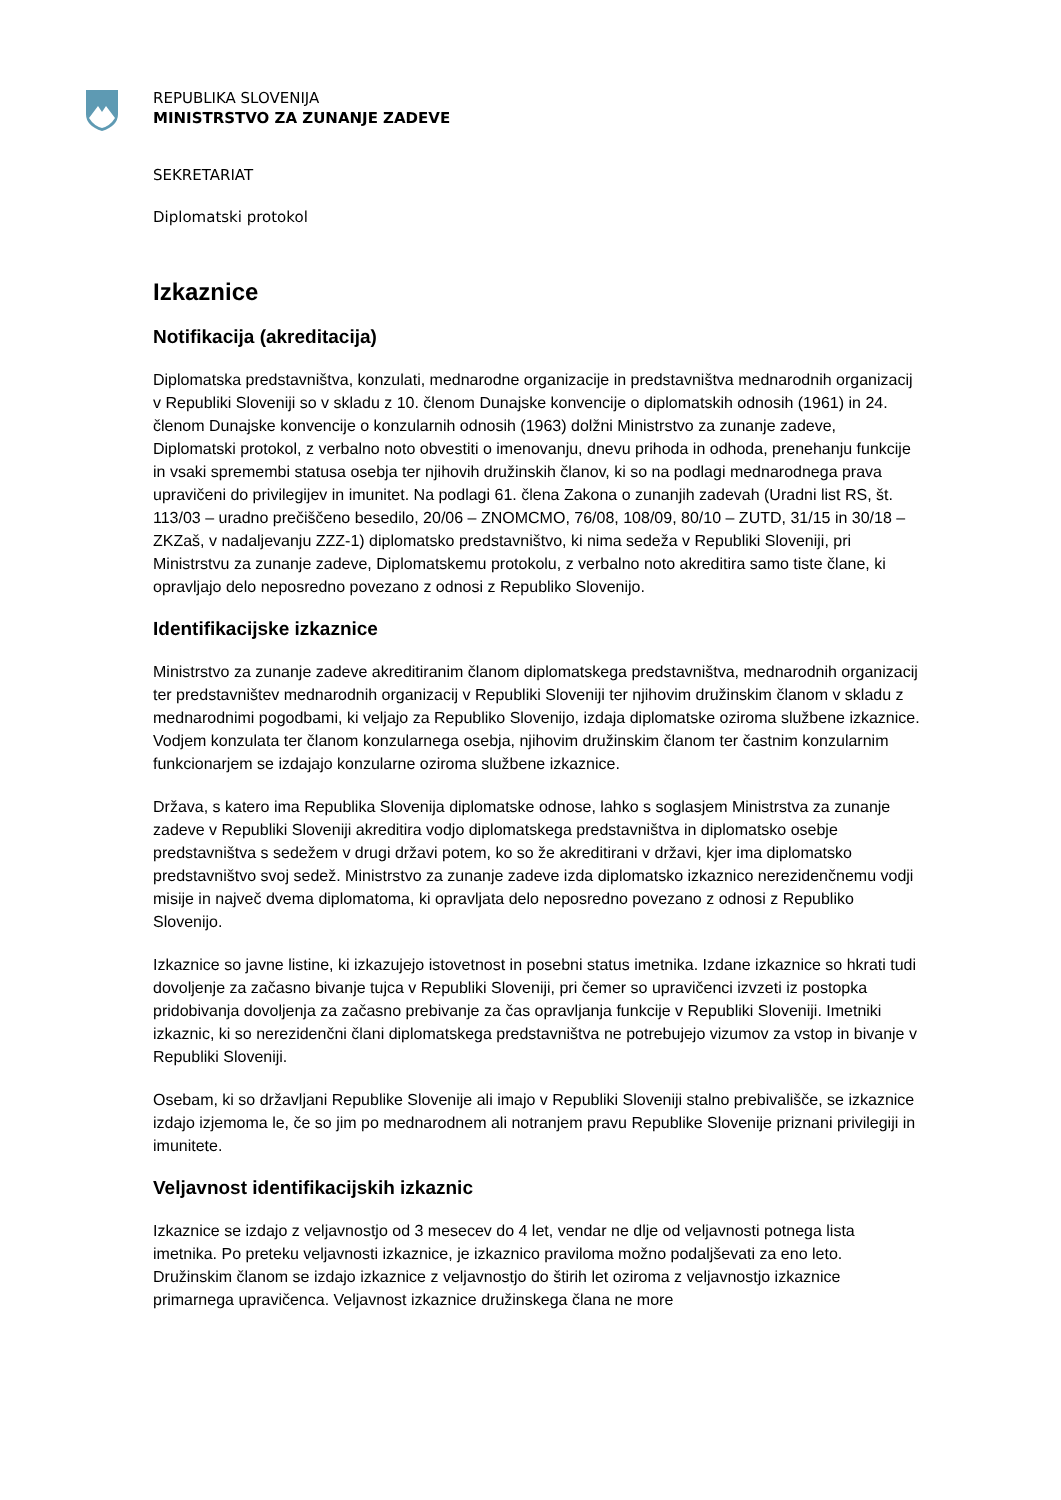REPUBLIKA SLOVENIJA
MINISTRSTVO ZA ZUNANJE ZADEVE
SEKRETARIAT
Diplomatski protokol
Izkaznice
Notifikacija (akreditacija)
Diplomatska predstavništva, konzulati, mednarodne organizacije in predstavništva mednarodnih organizacij v Republiki Sloveniji so v skladu z 10. členom Dunajske konvencije o diplomatskih odnosih (1961) in 24. členom Dunajske konvencije o konzularnih odnosih (1963) dolžni Ministrstvo za zunanje zadeve, Diplomatski protokol, z verbalno noto obvestiti o imenovanju, dnevu prihoda in odhoda, prenehanju funkcije in vsaki spremembi statusa osebja ter njihovih družinskih članov, ki so na podlagi mednarodnega prava upravičeni do privilegijev in imunitet. Na podlagi 61. člena Zakona o zunanjih zadevah (Uradni list RS, št. 113/03 – uradno prečiščeno besedilo, 20/06 – ZNOMCMO, 76/08, 108/09, 80/10 – ZUTD, 31/15 in 30/18 – ZKZaš, v nadaljevanju ZZZ-1) diplomatsko predstavništvo, ki nima sedeža v Republiki Sloveniji, pri Ministrstvu za zunanje zadeve, Diplomatskemu protokolu, z verbalno noto akreditira samo tiste člane, ki opravljajo delo neposredno povezano z odnosi z Republiko Slovenijo.
Identifikacijske izkaznice
Ministrstvo za zunanje zadeve akreditiranim članom diplomatskega predstavništva, mednarodnih organizacij ter predstavništev mednarodnih organizacij v Republiki Sloveniji ter njihovim družinskim članom v skladu z mednarodnimi pogodbami, ki veljajo za Republiko Slovenijo, izdaja diplomatske oziroma službene izkaznice. Vodjem konzulata ter članom konzularnega osebja, njihovim družinskim članom ter častnim konzularnim funkcionarjem se izdajajo konzularne oziroma službene izkaznice.
Država, s katero ima Republika Slovenija diplomatske odnose, lahko s soglasjem Ministrstva za zunanje zadeve v Republiki Sloveniji akreditira vodjo diplomatskega predstavništva in diplomatsko osebje predstavništva s sedežem v drugi državi potem, ko so že akreditirani v državi, kjer ima diplomatsko predstavništvo svoj sedež. Ministrstvo za zunanje zadeve izda diplomatsko izkaznico nerezidenčnemu vodji misije in največ dvema diplomatoma, ki opravljata delo neposredno povezano z odnosi z Republiko Slovenijo.
Izkaznice so javne listine, ki izkazujejo istovetnost in posebni status imetnika. Izdane izkaznice so hkrati tudi dovoljenje za začasno bivanje tujca v Republiki Sloveniji, pri čemer so upravičenci izvzeti iz postopka pridobivanja dovoljenja za začasno prebivanje za čas opravljanja funkcije v Republiki Sloveniji. Imetniki izkaznic, ki so nerezidenčni člani diplomatskega predstavništva ne potrebujejo vizumov za vstop in bivanje v Republiki Sloveniji.
Osebam, ki so državljani Republike Slovenije ali imajo v Republiki Sloveniji stalno prebivališče, se izkaznice izdajo izjemoma le, če so jim po mednarodnem ali notranjem pravu Republike Slovenije priznani privilegiji in imunitete.
Veljavnost identifikacijskih izkaznic
Izkaznice se izdajo z veljavnostjo od 3 mesecev do 4 let, vendar ne dlje od veljavnosti potnega lista imetnika. Po preteku veljavnosti izkaznice, je izkaznico praviloma možno podaljševati za eno leto. Družinskim članom se izdajo izkaznice z veljavnostjo do štirih let oziroma z veljavnostjo izkaznice primarnega upravičenca. Veljavnost izkaznice družinskega člana ne more